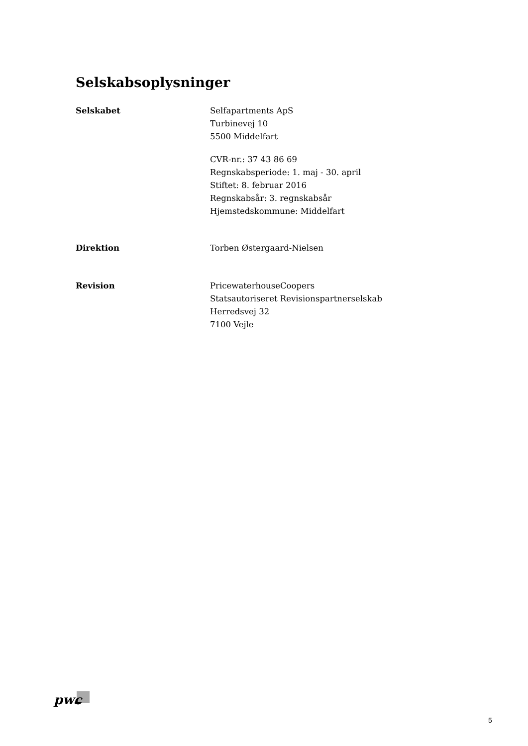Selskabsoplysninger
Selskabet Selfapartments ApS
Turbinevej 10
5500 Middelfart
CVR-nr.: 37 43 86 69
Regnskabsperiode: 1. maj - 30. april
Stiftet: 8. februar 2016
Regnskabsår: 3. regnskabsår
Hjemstedskommune: Middelfart
Direktion Torben Østergaard-Nielsen
Revision PricewaterhouseCoopers
Statsautoriseret Revisionspartnerselskab
Herredsvej 32
7100 Vejle
pwc
5